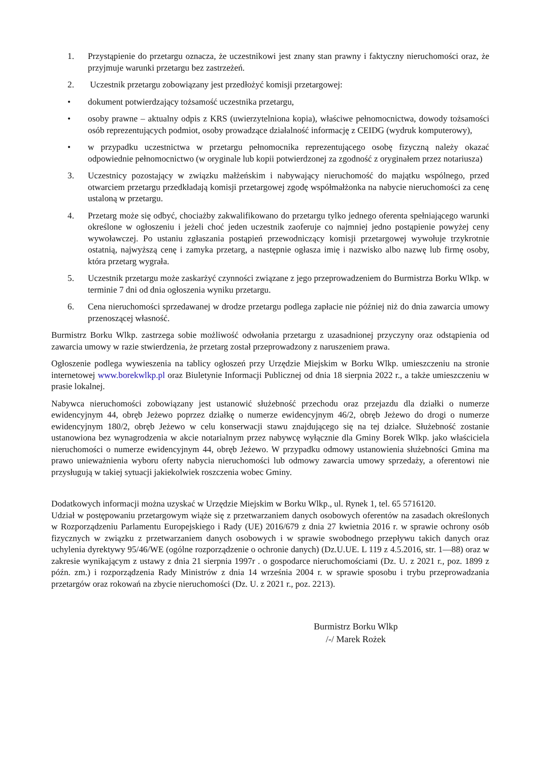1. Przystąpienie do przetargu oznacza, że uczestnikowi jest znany stan prawny i faktyczny nieruchomości oraz, że przyjmuje warunki przetargu bez zastrzeżeń.
2. Uczestnik przetargu zobowiązany jest przedłożyć komisji przetargowej:
• dokument potwierdzający tożsamość uczestnika przetargu,
• osoby prawne – aktualny odpis z KRS (uwierzytelniona kopia), właściwe pełnomocnictwa, dowody tożsamości osób reprezentujących podmiot, osoby prowadzące działalność informację z CEIDG (wydruk komputerowy),
• w przypadku uczestnictwa w przetargu pełnomocnika reprezentującego osobę fizyczną należy okazać odpowiednie pełnomocnictwo (w oryginale lub kopii potwierdzonej za zgodność z oryginałem przez notariusza)
3. Uczestnicy pozostający w związku małżeńskim i nabywający nieruchomość do majątku wspólnego, przed otwarciem przetargu przedkładają komisji przetargowej zgodę współmałżonka na nabycie nieruchomości za cenę ustaloną w przetargu.
4. Przetarg może się odbyć, chociażby zakwalifikowano do przetargu tylko jednego oferenta spełniającego warunki określone w ogłoszeniu i jeżeli choć jeden uczestnik zaoferuje co najmniej jedno postąpienie powyżej ceny wywoławczej. Po ustaniu zgłaszania postąpień przewodniczący komisji przetargowej wywołuje trzykrotnie ostatnią, najwyższą cenę i zamyka przetarg, a następnie ogłasza imię i nazwisko albo nazwę lub firmę osoby, która przetarg wygrała.
5. Uczestnik przetargu może zaskarżyć czynności związane z jego przeprowadzeniem do Burmistrza Borku Wlkp. w terminie 7 dni od dnia ogłoszenia wyniku przetargu.
6. Cena nieruchomości sprzedawanej w drodze przetargu podlega zapłacie nie później niż do dnia zawarcia umowy przenoszącej własność.
Burmistrz Borku Wlkp. zastrzega sobie możliwość odwołania przetargu z uzasadnionej przyczyny oraz odstąpienia od zawarcia umowy w razie stwierdzenia, że przetarg został przeprowadzony z naruszeniem prawa.
Ogłoszenie podlega wywieszenia na tablicy ogłoszeń przy Urzędzie Miejskim w Borku Wlkp. umieszczeniu na stronie internetowej www.borekwlkp.pl oraz Biuletynie Informacji Publicznej od dnia 18 sierpnia 2022 r., a także umieszczeniu w prasie lokalnej.
Nabywca nieruchomości zobowiązany jest ustanowić służebność przechodu oraz przejazdu dla działki o numerze ewidencyjnym 44, obręb Jeżewo poprzez działkę o numerze ewidencyjnym 46/2, obręb Jeżewo do drogi o numerze ewidencyjnym 180/2, obręb Jeżewo w celu konserwacji stawu znajdującego się na tej działce. Służebność zostanie ustanowiona bez wynagrodzenia w akcie notarialnym przez nabywcę wyłącznie dla Gminy Borek Wlkp. jako właściciela nieruchomości o numerze ewidencyjnym 44, obręb Jeżewo. W przypadku odmowy ustanowienia służebności Gmina ma prawo unieważnienia wyboru oferty nabycia nieruchomości lub odmowy zawarcia umowy sprzedaży, a oferentowi nie przysługują w takiej sytuacji jakiekolwiek roszczenia wobec Gminy.
Dodatkowych informacji można uzyskać w Urzędzie Miejskim w Borku Wlkp., ul. Rynek 1, tel. 65 5716120.
Udział w postępowaniu przetargowym wiąże się z przetwarzaniem danych osobowych oferentów na zasadach określonych w Rozporządzeniu Parlamentu Europejskiego i Rady (UE) 2016/679 z dnia 27 kwietnia 2016 r. w sprawie ochrony osób fizycznych w związku z przetwarzaniem danych osobowych i w sprawie swobodnego przepływu takich danych oraz uchylenia dyrektywy 95/46/WE (ogólne rozporządzenie o ochronie danych) (Dz.U.UE. L 119 z 4.5.2016, str. 1—88) oraz w zakresie wynikającym z ustawy z dnia 21 sierpnia 1997r . o gospodarce nieruchomościami (Dz. U. z 2021 r., poz. 1899 z późn. zm.) i rozporządzenia Rady Ministrów z dnia 14 września 2004 r. w sprawie sposobu i trybu przeprowadzania przetargów oraz rokowań na zbycie nieruchomości (Dz. U. z 2021 r., poz. 2213).
Burmistrz Borku Wlkp
/-/ Marek Rożek